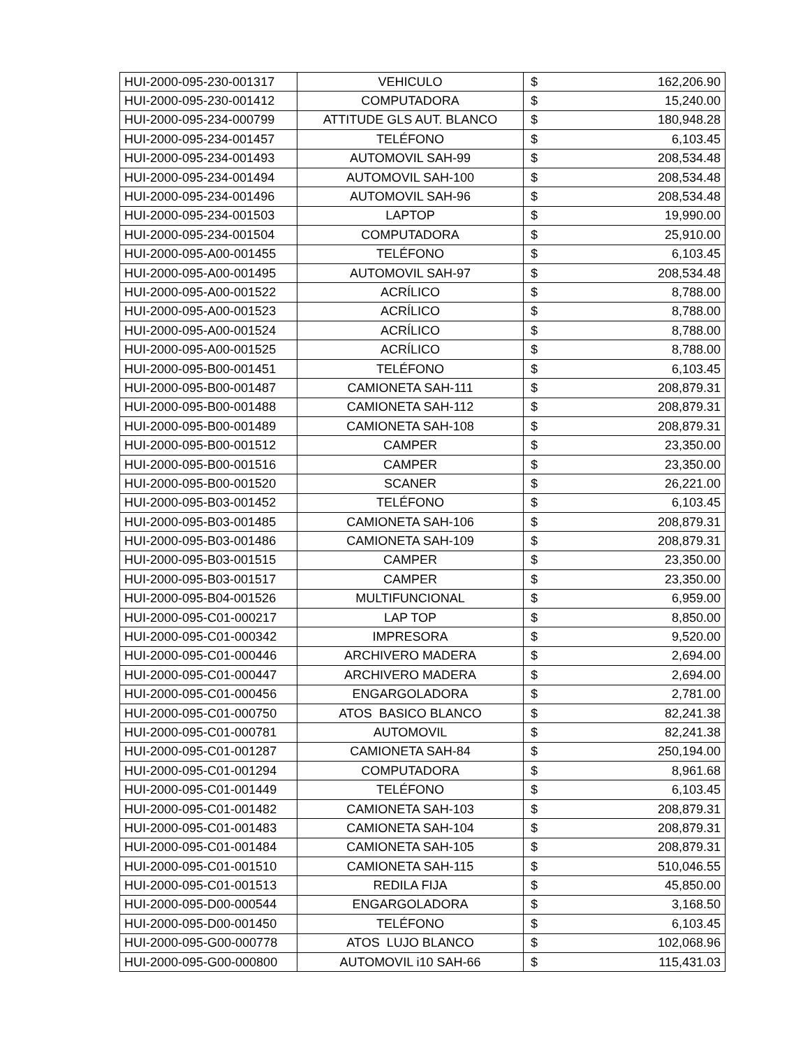| HUI-2000-095-230-001317 | VEHICULO | $ | 162,206.90 |
| HUI-2000-095-230-001412 | COMPUTADORA | $ | 15,240.00 |
| HUI-2000-095-234-000799 | ATTITUDE GLS AUT. BLANCO | $ | 180,948.28 |
| HUI-2000-095-234-001457 | TELÉFONO | $ | 6,103.45 |
| HUI-2000-095-234-001493 | AUTOMOVIL SAH-99 | $ | 208,534.48 |
| HUI-2000-095-234-001494 | AUTOMOVIL SAH-100 | $ | 208,534.48 |
| HUI-2000-095-234-001496 | AUTOMOVIL SAH-96 | $ | 208,534.48 |
| HUI-2000-095-234-001503 | LAPTOP | $ | 19,990.00 |
| HUI-2000-095-234-001504 | COMPUTADORA | $ | 25,910.00 |
| HUI-2000-095-A00-001455 | TELÉFONO | $ | 6,103.45 |
| HUI-2000-095-A00-001495 | AUTOMOVIL SAH-97 | $ | 208,534.48 |
| HUI-2000-095-A00-001522 | ACRÍLICO | $ | 8,788.00 |
| HUI-2000-095-A00-001523 | ACRÍLICO | $ | 8,788.00 |
| HUI-2000-095-A00-001524 | ACRÍLICO | $ | 8,788.00 |
| HUI-2000-095-A00-001525 | ACRÍLICO | $ | 8,788.00 |
| HUI-2000-095-B00-001451 | TELÉFONO | $ | 6,103.45 |
| HUI-2000-095-B00-001487 | CAMIONETA SAH-111 | $ | 208,879.31 |
| HUI-2000-095-B00-001488 | CAMIONETA SAH-112 | $ | 208,879.31 |
| HUI-2000-095-B00-001489 | CAMIONETA SAH-108 | $ | 208,879.31 |
| HUI-2000-095-B00-001512 | CAMPER | $ | 23,350.00 |
| HUI-2000-095-B00-001516 | CAMPER | $ | 23,350.00 |
| HUI-2000-095-B00-001520 | SCANER | $ | 26,221.00 |
| HUI-2000-095-B03-001452 | TELÉFONO | $ | 6,103.45 |
| HUI-2000-095-B03-001485 | CAMIONETA SAH-106 | $ | 208,879.31 |
| HUI-2000-095-B03-001486 | CAMIONETA SAH-109 | $ | 208,879.31 |
| HUI-2000-095-B03-001515 | CAMPER | $ | 23,350.00 |
| HUI-2000-095-B03-001517 | CAMPER | $ | 23,350.00 |
| HUI-2000-095-B04-001526 | MULTIFUNCIONAL | $ | 6,959.00 |
| HUI-2000-095-C01-000217 | LAP TOP | $ | 8,850.00 |
| HUI-2000-095-C01-000342 | IMPRESORA | $ | 9,520.00 |
| HUI-2000-095-C01-000446 | ARCHIVERO MADERA | $ | 2,694.00 |
| HUI-2000-095-C01-000447 | ARCHIVERO MADERA | $ | 2,694.00 |
| HUI-2000-095-C01-000456 | ENGARGOLADORA | $ | 2,781.00 |
| HUI-2000-095-C01-000750 | ATOS BASICO BLANCO | $ | 82,241.38 |
| HUI-2000-095-C01-000781 | AUTOMOVIL | $ | 82,241.38 |
| HUI-2000-095-C01-001287 | CAMIONETA SAH-84 | $ | 250,194.00 |
| HUI-2000-095-C01-001294 | COMPUTADORA | $ | 8,961.68 |
| HUI-2000-095-C01-001449 | TELÉFONO | $ | 6,103.45 |
| HUI-2000-095-C01-001482 | CAMIONETA SAH-103 | $ | 208,879.31 |
| HUI-2000-095-C01-001483 | CAMIONETA SAH-104 | $ | 208,879.31 |
| HUI-2000-095-C01-001484 | CAMIONETA SAH-105 | $ | 208,879.31 |
| HUI-2000-095-C01-001510 | CAMIONETA SAH-115 | $ | 510,046.55 |
| HUI-2000-095-C01-001513 | REDILA FIJA | $ | 45,850.00 |
| HUI-2000-095-D00-000544 | ENGARGOLADORA | $ | 3,168.50 |
| HUI-2000-095-D00-001450 | TELÉFONO | $ | 6,103.45 |
| HUI-2000-095-G00-000778 | ATOS LUJO BLANCO | $ | 102,068.96 |
| HUI-2000-095-G00-000800 | AUTOMOVIL i10 SAH-66 | $ | 115,431.03 |